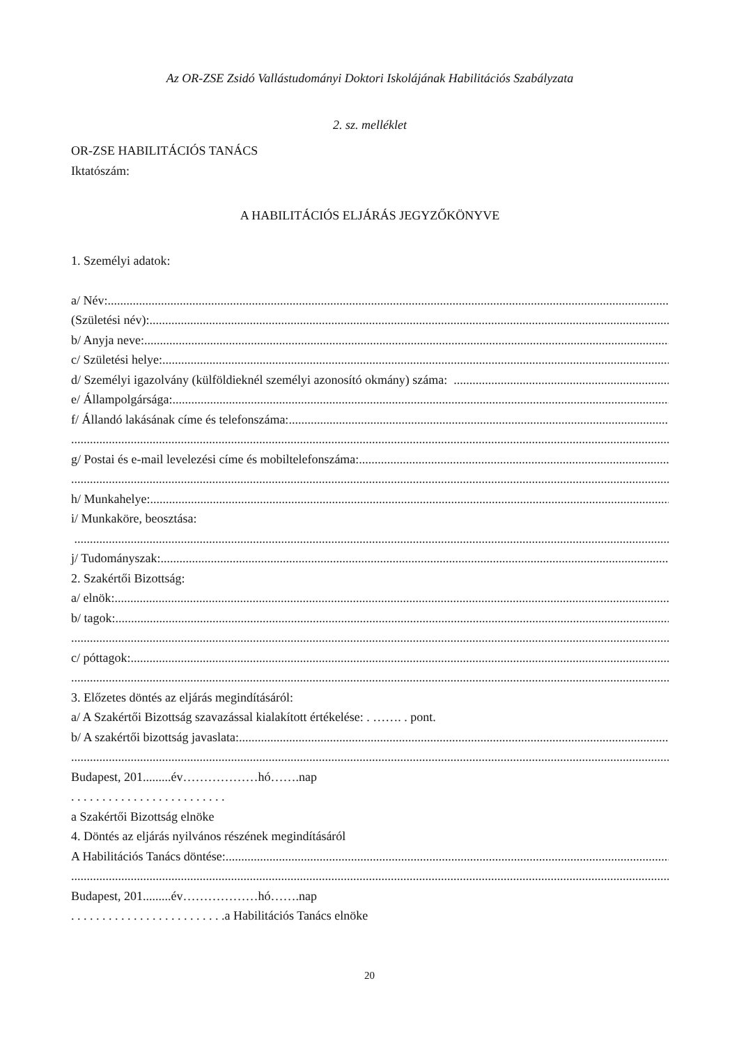Az OR-ZSE Zsidó Vallástudományi Doktori Iskolájának Habilitációs Szabályzata
2. sz. melléklet
OR-ZSE HABILITÁCIÓS TANÁCS
Iktatószám:
A HABILITÁCIÓS ELJÁRÁS JEGYZŐKÖNYVE
1. Személyi adatok:
a/ Név: ..............................................................................................................................................................................................
(Születési név): ..............................................................................................................................................................................................
b/ Anyja neve: ..............................................................................................................................................................................................
c/ Születési helye: ..............................................................................................................................................................................................
d/ Személyi igazolvány (külföldieknél személyi azonosító okmány) száma: ..............................................................................................................
e/ Állampolgársága:..............................................................................................................................................................................................
f/ Állandó lakásának címe és telefonszáma: ..............................................................................................................................................
..............................................................................................................................................................................................................
g/ Postai és e-mail levelezési címe és mobiltelefonszáma:..............................................................................................................................
..............................................................................................................................................................................................................
h/ Munkahelye: ..............................................................................................................................................................................................
i/ Munkaköre, beosztása:
..............................................................................................................................................................................................................
j/ Tudományszak:..............................................................................................................................................................................................
2. Szakértői Bizottság:
a/ elnök: ..............................................................................................................................................................................................
b/ tagok: ..............................................................................................................................................................................................
..............................................................................................................................................................................................................
c/ póttagok: ..............................................................................................................................................................................................
..............................................................................................................................................................................................................
3. Előzetes döntés az eljárás megindításáról:
a/ A Szakértői Bizottság szavazással kialakított értékelése: . ……. . pont.
b/ A szakértői bizottság javaslata:..............................................................................................................................................................................................
..............................................................................................................................................................................................................
Budapest, 201.........év………………hó…….nap
. . . . . . . . . . . . . . . . . . . . . . . . .
a Szakértői Bizottság elnöke
4. Döntés az eljárás nyilvános részének megindításáról
A Habilitációs Tanács döntése: ..............................................................................................................................................................................................
..............................................................................................................................................................................................................
Budapest, 201.........év………………hó…….nap
. . . . . . . . . . . . . . . . . . . . . . . . .a Habilitációs Tanács elnöke
20